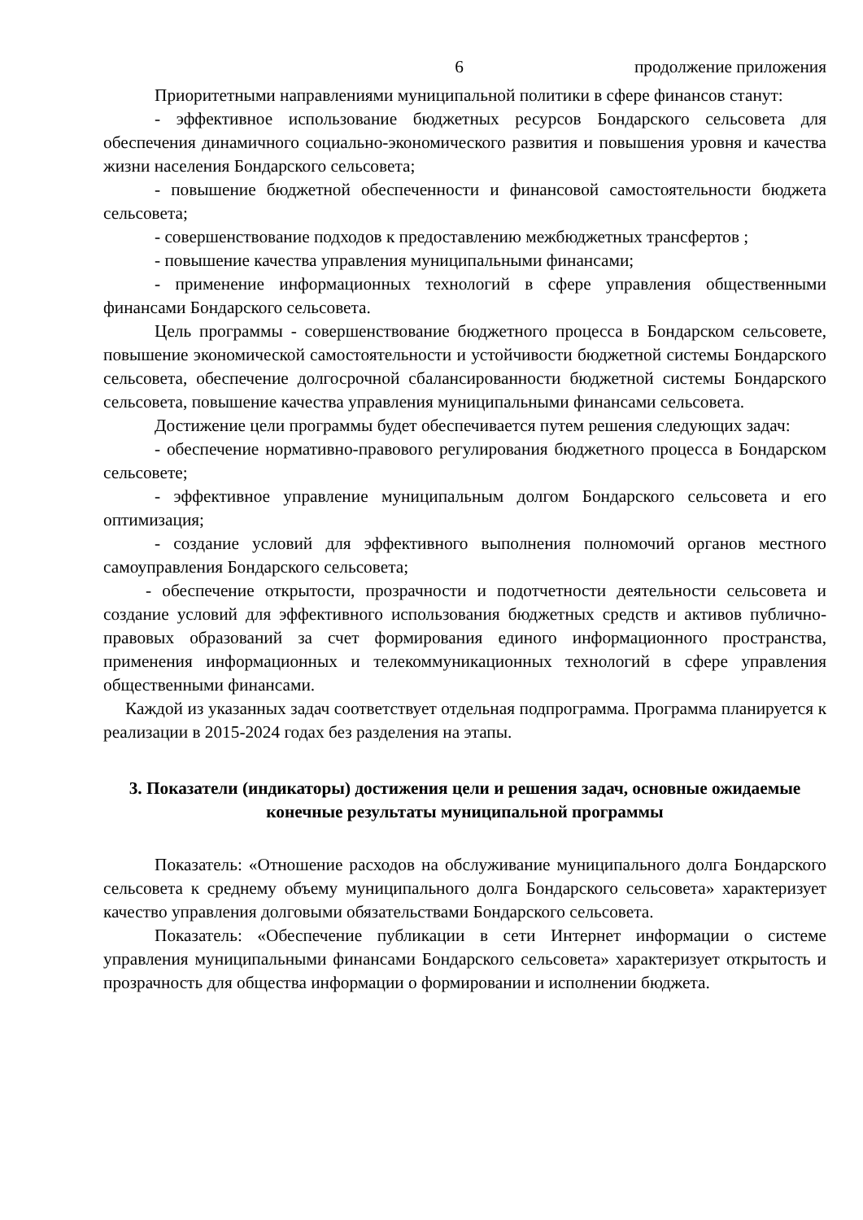6 продолжение приложения
Приоритетными направлениями муниципальной политики в сфере финансов станут:
- эффективное использование бюджетных ресурсов Бондарского сельсовета для обеспечения динамичного социально-экономического развития и повышения уровня и качества жизни населения Бондарского сельсовета;
- повышение бюджетной обеспеченности и финансовой самостоятельности бюджета сельсовета;
- совершенствование подходов к предоставлению межбюджетных трансфертов ;
- повышение качества управления муниципальными финансами;
- применение информационных технологий в сфере управления общественными финансами Бондарского сельсовета.
Цель программы - совершенствование бюджетного процесса в Бондарском сельсовете, повышение экономической самостоятельности и устойчивости бюджетной системы Бондарского сельсовета, обеспечение долгосрочной сбалансированности бюджетной системы Бондарского сельсовета, повышение качества управления муниципальными финансами сельсовета.
Достижение цели программы будет обеспечивается путем решения следующих задач:
- обеспечение нормативно-правового регулирования бюджетного процесса в Бондарском сельсовете;
- эффективное управление муниципальным долгом Бондарского сельсовета и его оптимизация;
- создание условий для эффективного выполнения полномочий органов местного самоуправления Бондарского сельсовета;
- обеспечение открытости, прозрачности и подотчетности деятельности сельсовета и создание условий для эффективного использования бюджетных средств и активов публично-правовых образований за счет формирования единого информационного пространства, применения информационных и телекоммуникационных технологий в сфере управления общественными финансами.
Каждой из указанных задач соответствует отдельная подпрограмма. Программа планируется к реализации в 2015-2024 годах без разделения на этапы.
3. Показатели (индикаторы) достижения цели и решения задач, основные ожидаемые конечные результаты муниципальной программы
Показатель: «Отношение расходов на обслуживание муниципального долга Бондарского сельсовета к среднему объему муниципального долга Бондарского сельсовета» характеризует качество управления долговыми обязательствами Бондарского сельсовета.
Показатель: «Обеспечение публикации в сети Интернет информации о системе управления муниципальными финансами Бондарского сельсовета» характеризует открытость и прозрачность для общества информации о формировании и исполнении бюджета.